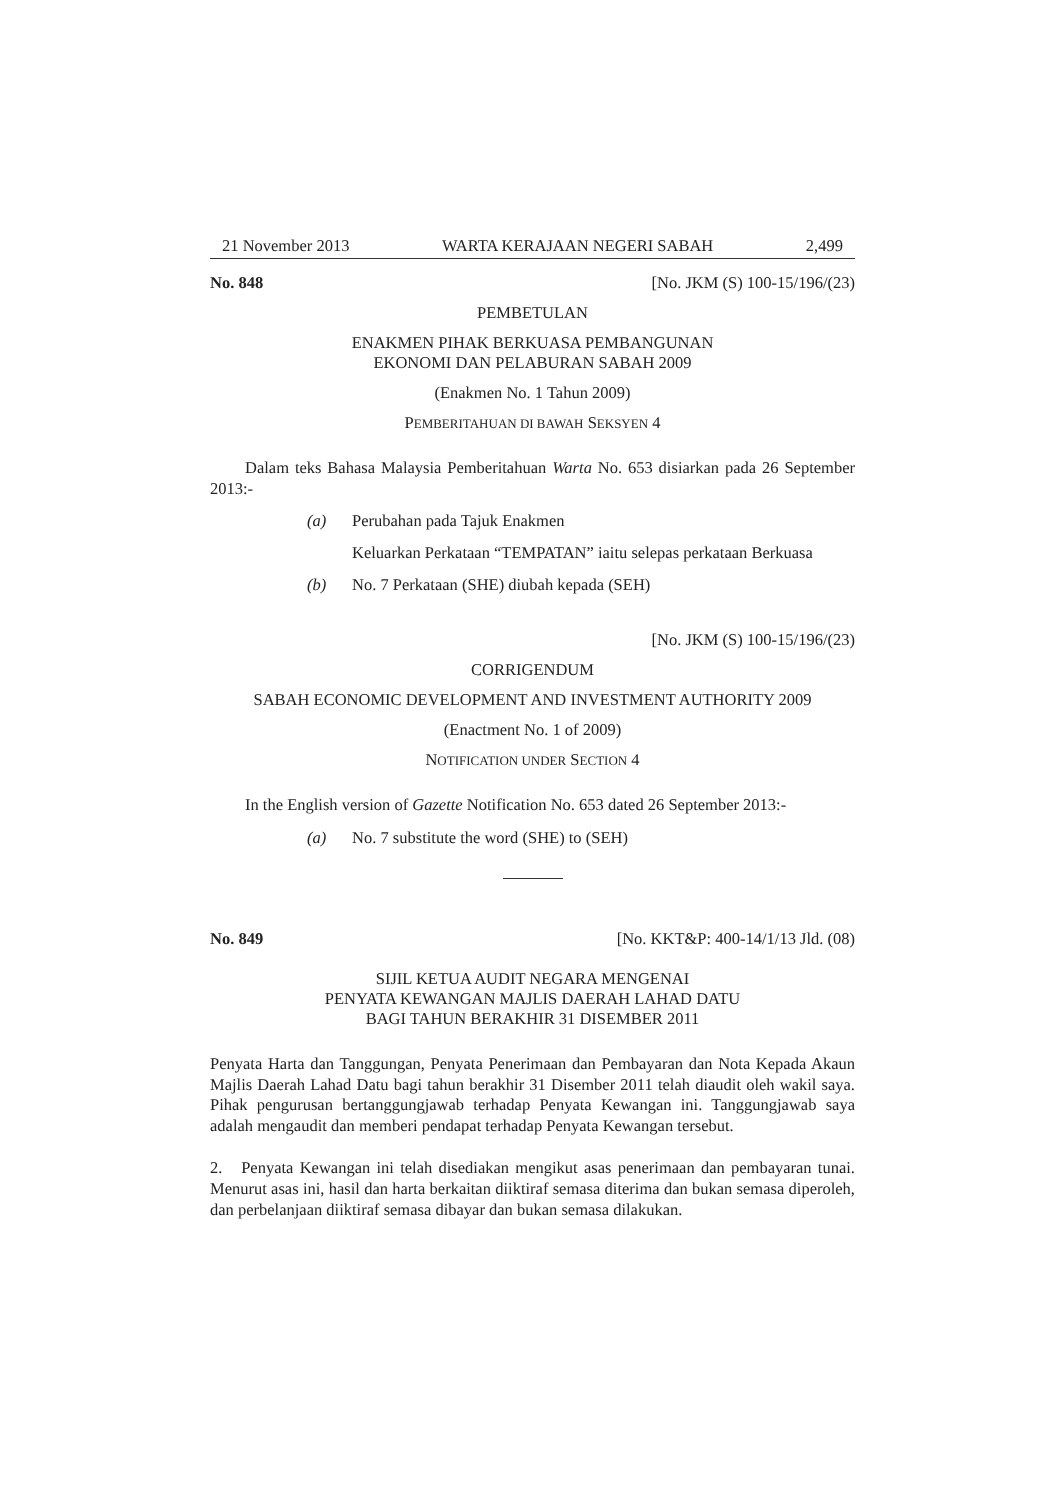21 November 2013 WARTA KERAJAAN NEGERI SABAH 2,499
No. 848 [No. JKM (S) 100-15/196/(23)
PEMBETULAN
ENAKMEN PIHAK BERKUASA PEMBANGUNAN
EKONOMI DAN PELABURAN SABAH 2009
(Enakmen No. 1 Tahun 2009)
PEMBERITAHUAN DI BAWAH SEKSYEN 4
Dalam teks Bahasa Malaysia Pemberitahuan Warta No. 653 disiarkan pada 26 September 2013:-
(a) Perubahan pada Tajuk Enakmen
Keluarkan Perkataan “TEMPATAN” iaitu selepas perkataan Berkuasa
(b) No. 7 Perkataan (SHE) diubah kepada (SEH)
[No. JKM (S) 100-15/196/(23)
CORRIGENDUM
SABAH ECONOMIC DEVELOPMENT AND INVESTMENT AUTHORITY 2009
(Enactment No. 1 of 2009)
NOTIFICATION UNDER SECTION 4
In the English version of Gazette Notification No. 653 dated 26 September 2013:-
(a) No. 7 substitute the word (SHE) to (SEH)
No. 849 [No. KKT&P: 400-14/1/13 Jld. (08)
SIJIL KETUA AUDIT NEGARA MENGENAI
PENYATA KEWANGAN MAJLIS DAERAH LAHAD DATU
BAGI TAHUN BERAKHIR 31 DISEMBER 2011
Penyata Harta dan Tanggungan, Penyata Penerimaan dan Pembayaran dan Nota Kepada Akaun Majlis Daerah Lahad Datu bagi tahun berakhir 31 Disember 2011 telah diaudit oleh wakil saya. Pihak pengurusan bertanggungjawab terhadap Penyata Kewangan ini. Tanggungjawab saya adalah mengaudit dan memberi pendapat terhadap Penyata Kewangan tersebut.
2. Penyata Kewangan ini telah disediakan mengikut asas penerimaan dan pembayaran tunai. Menurut asas ini, hasil dan harta berkaitan diiktiraf semasa diterima dan bukan semasa diperoleh, dan perbelanjaan diiktiraf semasa dibayar dan bukan semasa dilakukan.